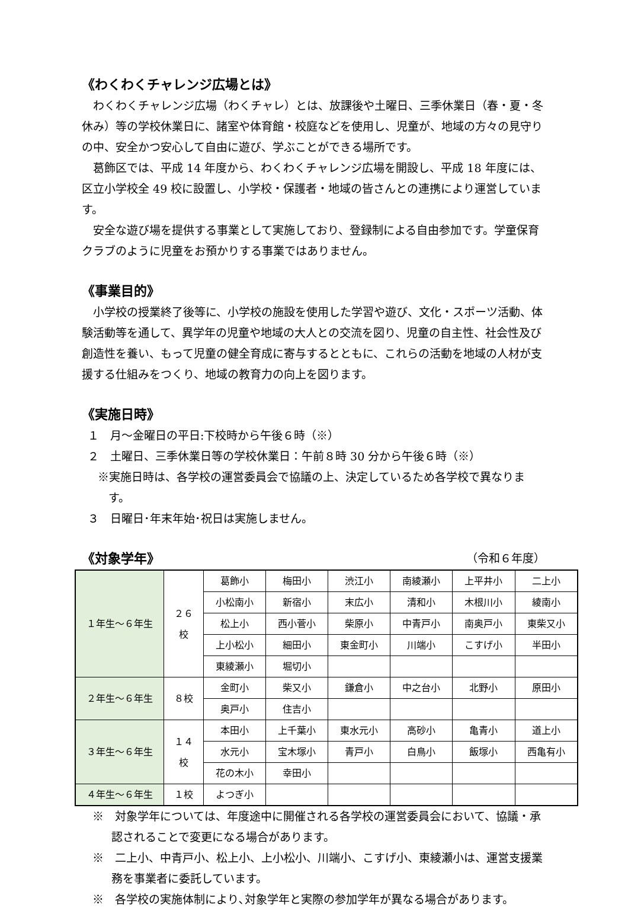《わくわくチャレンジ広場とは》
　わくわくチャレンジ広場（わくチャレ）とは、放課後や土曜日、三季休業日（春・夏・冬休み）等の学校休業日に、諸室や体育館・校庭などを使用し、児童が、地域の方々の見守りの中、安全かつ安心して自由に遊び、学ぶことができる場所です。
　葛飾区では、平成 14 年度から、わくわくチャレンジ広場を開設し、平成 18 年度には、区立小学校全 49 校に設置し、小学校・保護者・地域の皆さんとの連携により運営しています。
　安全な遊び場を提供する事業として実施しており、登録制による自由参加です。学童保育クラブのように児童をお預かりする事業ではありません。
《事業目的》
　小学校の授業終了後等に、小学校の施設を使用した学習や遊び、文化・スポーツ活動、体験活動等を通して、異学年の児童や地域の大人との交流を図り、児童の自主性、社会性及び創造性を養い、もって児童の健全育成に寄与するとともに、これらの活動を地域の人材が支援する仕組みをつくり、地域の教育力の向上を図ります。
《実施日時》
１　月～金曜日の平日:下校時から午後６時（※）
２　土曜日、三季休業日等の学校休業日：午前８時 30 分から午後６時（※）
※実施日時は、各学校の運営委員会で協議の上、決定しているため各学校で異なります。
３　日曜日･年末年始･祝日は実施しません。
《対象学年》
（令和６年度）
| １年生～６年生 | ２６ 校 | 葛飾小 | 梅田小 | 渋江小 | 南綾瀬小 | 上平井小 | 二上小 |
| | | 小松南小 | 新宿小 | 末広小 | 清和小 | 木根川小 | 綾南小 |
| | | 松上小 | 西小菅小 | 柴原小 | 中青戸小 | 南奥戸小 | 東柴又小 |
| | | 上小松小 | 細田小 | 東金町小 | 川端小 | こすげ小 | 半田小 |
| | | 東綾瀬小 | 堀切小 | | | | |
| ２年生～６年生 | ８校 | 金町小 | 柴又小 | 鎌倉小 | 中之台小 | 北野小 | 原田小 |
| | | 奥戸小 | 住吉小 | | | | |
| ３年生～６年生 | １４ 校 | 本田小 | 上千葉小 | 東水元小 | 高砂小 | 亀青小 | 道上小 |
| | | 水元小 | 宝木塚小 | 青戸小 | 白鳥小 | 飯塚小 | 西亀有小 |
| | | 花の木小 | 幸田小 | | | | |
| ４年生～６年生 | １校 | よつぎ小 | | | | | |
※　対象学年については、年度途中に開催される各学校の運営委員会において、協議・承認されることで変更になる場合があります。
※　二上小、中青戸小、松上小、上小松小、川端小、こすげ小、東綾瀬小は、運営支援業務を事業者に委託しています。
※　各学校の実施体制により､対象学年と実際の参加学年が異なる場合があります。